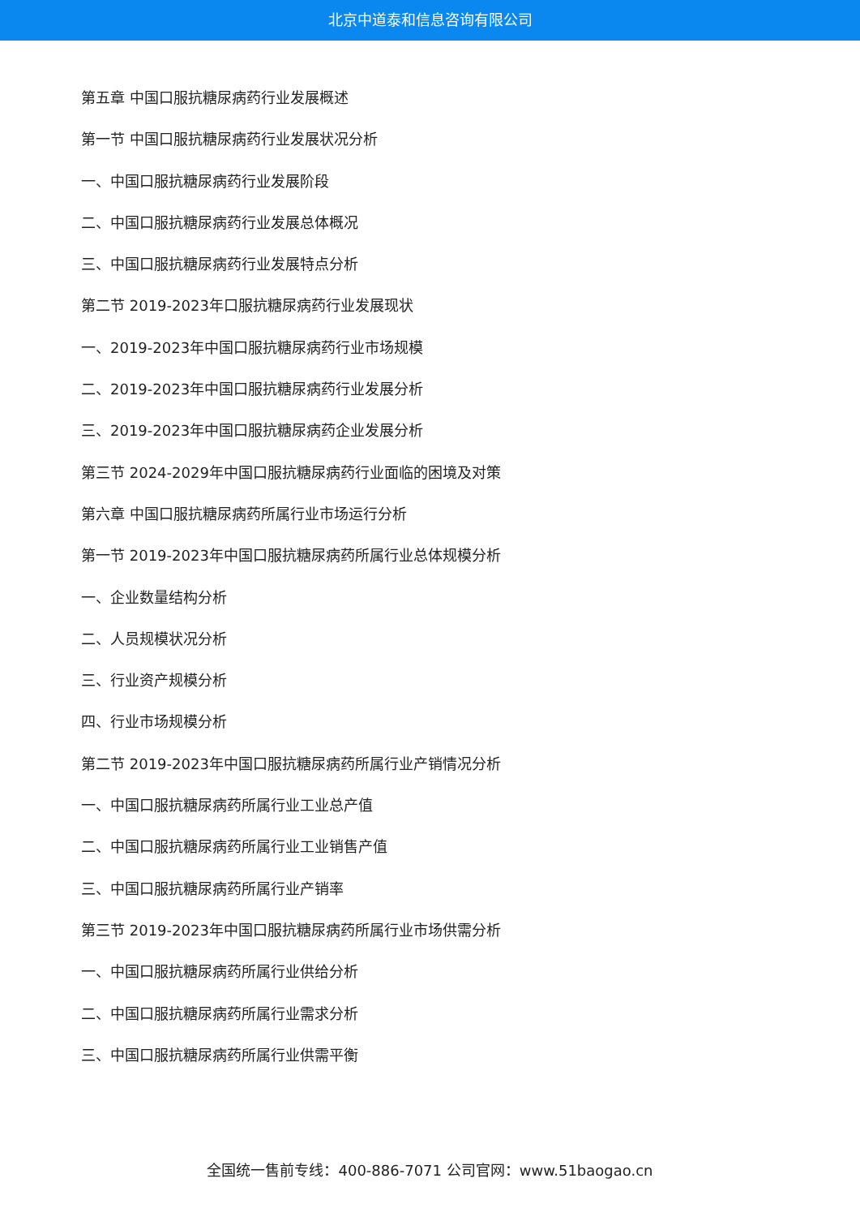北京中道泰和信息咨询有限公司
第五章 中国口服抗糖尿病药行业发展概述
第一节 中国口服抗糖尿病药行业发展状况分析
一、中国口服抗糖尿病药行业发展阶段
二、中国口服抗糖尿病药行业发展总体概况
三、中国口服抗糖尿病药行业发展特点分析
第二节 2019-2023年口服抗糖尿病药行业发展现状
一、2019-2023年中国口服抗糖尿病药行业市场规模
二、2019-2023年中国口服抗糖尿病药行业发展分析
三、2019-2023年中国口服抗糖尿病药企业发展分析
第三节 2024-2029年中国口服抗糖尿病药行业面临的困境及对策
第六章 中国口服抗糖尿病药所属行业市场运行分析
第一节 2019-2023年中国口服抗糖尿病药所属行业总体规模分析
一、企业数量结构分析
二、人员规模状况分析
三、行业资产规模分析
四、行业市场规模分析
第二节 2019-2023年中国口服抗糖尿病药所属行业产销情况分析
一、中国口服抗糖尿病药所属行业工业总产值
二、中国口服抗糖尿病药所属行业工业销售产值
三、中国口服抗糖尿病药所属行业产销率
第三节 2019-2023年中国口服抗糖尿病药所属行业市场供需分析
一、中国口服抗糖尿病药所属行业供给分析
二、中国口服抗糖尿病药所属行业需求分析
三、中国口服抗糖尿病药所属行业供需平衡
全国统一售前专线：400-886-7071 公司官网：www.51baogao.cn